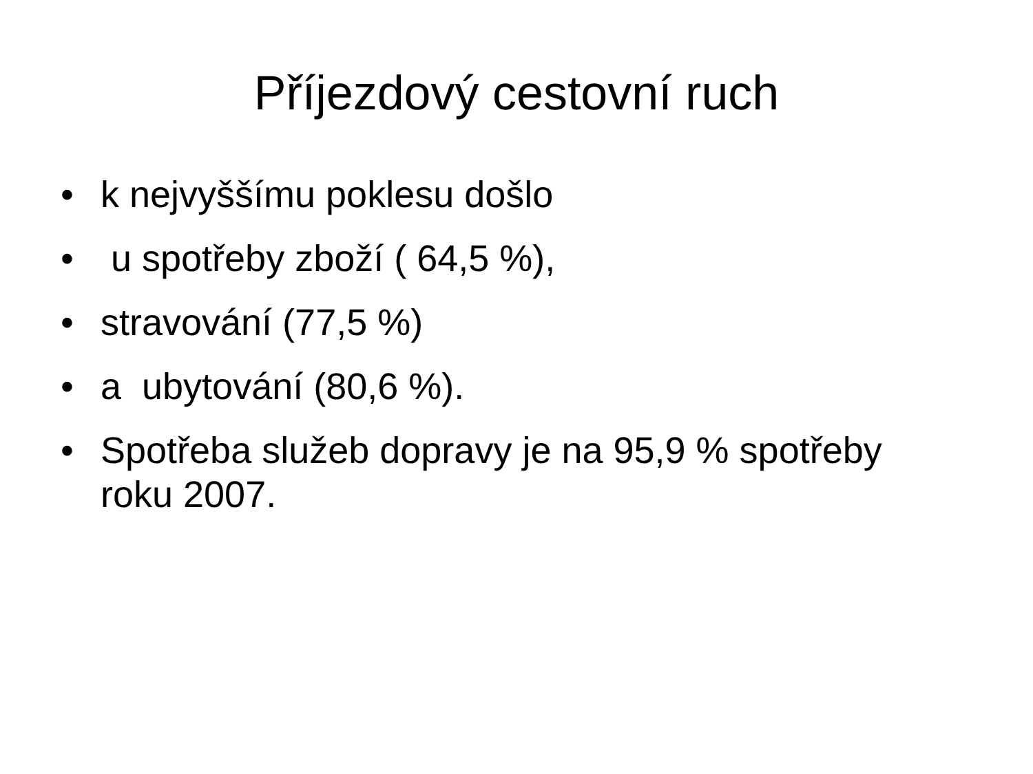Příjezdový cestovní ruch
• k nejvyššímu poklesu došlo
• u spotřeby zboží ( 64,5 %),
• stravování (77,5 %)
• a ubytování (80,6 %).
• Spotřeba služeb dopravy je na 95,9 % spotřeby roku 2007.